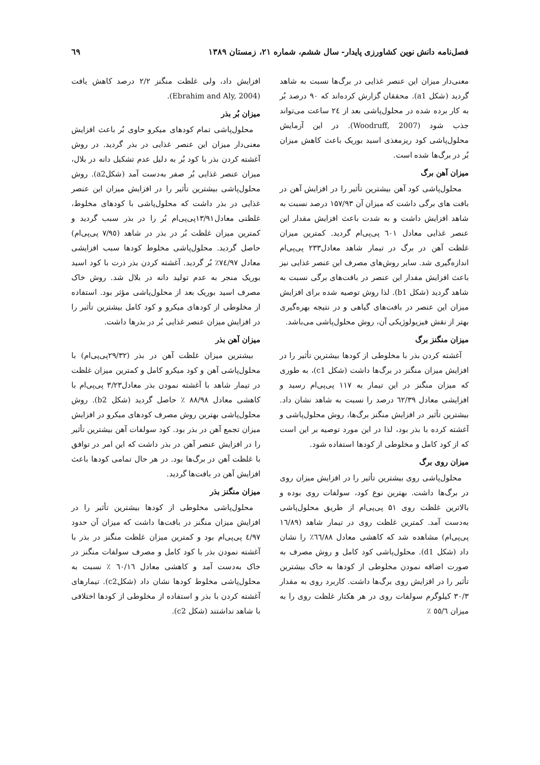فصل‌نامه دانش نوین کشاورزی پایدار- سال ششم، شماره ۲۱، زمستان ۱۳۸۹ ٦٩
معنی‌دار میزان این عنصر غذایی در برگ‌ها نسبت به شاهد گردید (شکل a1). محققان گزارش کرده‌اند که ۹۰ درصد بُر به کار برده شده در محلول‌پاشی بعد از ٢٤ ساعت می‌تواند جذب شود (Woodruff, 2007). در این آزمایش محلول‌پاشی کود ریزمغذی اسید بوریک باعث کاهش میزان بُر در برگ‌ها شده است.
میزان آهن برگ
محلول‌پاشی کود آهن بیشترین تأثیر را در افزایش آهن در بافت های برگی داشت که میزان آن ۱۵۷/۹۳ درصد نسبت به شاهد افزایش داشت و به شدت باعث افزایش مقدار این عنصر غذایی معادل ٦۰۱ پی‌پی‌ام گردید. کمترین میزان غلظت آهن در برگ در تیمار شاهد معادل۲۳۳ پی‌پی‌ام اندازه‌گیری شد. سایر روش‌های مصرف این عنصر غذایی نیز باعث افزایش مقدار این عنصر در بافت‌های برگی نسبت به شاهد گردید (شکل b1). لذا روش توصیه شده برای افزایش میزان این عنصر در بافت‌های گیاهی و در نتیجه بهره‌گیری بهتر از نقش فیزیولوژیکی آن، روش محلول‌پاشی می‌باشد.
میزان منگنز برگ
آغشته کردن بذر با مخلوطی از کودها بیشترین تأثیر را در افزایش میزان منگنز در برگ‌ها داشت (شکل c1)، به طوری که میزان منگنز در این تیمار به ۱۱۷ پی‌پی‌ام رسید و افزایشی معادل ٦۲/۳۹ درصد را نسبت به شاهد نشان داد. بیشترین تأثیر در افزایش منگنز برگ‌ها، روش محلول‌پاشی و آغشته کرده با بذر بود، لذا در این مورد توصیه بر این است که از کود کامل و مخلوطی از کودها استفاده شود.
میزان روی برگ
محلول‌پاشی روی بیشترین تأثیر را در افزایش میزان روی در برگ‌ها داشت. بهترین نوع کود، سولفات روی بوده و بالاترین غلظت روی ۵۱ پی‌پی‌ام از طریق محلول‌پاشی به‌دست آمد. کمترین غلظت روی در تیمار شاهد (١٦/٨٩ پی‌پی‌ام) مشاهده شد که کاهشی معادل ٦٦/٨٨٪ را نشان داد (شکل d1). محلول‌پاشی کود کامل و روش مصرف به صورت اضافه نمودن مخلوطی از کودها به خاک بیشترین تأثیر را در افزایش روی برگ‌ها داشت. کاربرد روی به مقدار ۳۰/۳ کیلوگرم سولفات روی در هر هکتار غلظت روی را به میزان ٥٥/٦ ٪
افزایش داد، ولی غلظت منگنز ۲/۲ درصد کاهش یافت (Ebrahim and Aly, 2004).
میزان بُر بذر
محلول‌پاشی تمام کودهای میکرو حاوی بُر باعث افزایش معنی‌دار میزان این عنصر غذایی در بذر گردید. در روش آغشته کردن بذر با کود بُر به دلیل عدم تشکیل دانه در بلال، میزان عنصر غذایی بُر صفر به‌دست آمد (شکلa2). روش محلول‌پاشی بیشترین تأثیر را در افزایش میزان این عنصر غذایی در بذر داشت که محلول‌پاشی با کودهای مخلوط، غلظتی معادل۱۳/۹۱پی‌پی‌ام بُر را در بذر سبب گردید و کمترین میزان غلظت بُر در بذر در شاهد (٧/٩٥ پی‌پی‌ام) حاصل گردید. محلول‌پاشی مخلوط کودها سبب افزایشی معادل ٧٤/٩٧٪ بُر گردید. آغشته کردن بذر ذرت با کود اسید بوریک منجر به عدم تولید دانه در بلال شد. روش خاک مصرف اسید بوریک بعد از محلول‌پاشی مؤثر بود. استفاده از مخلوطی از کودهای میکرو و کود کامل بیشترین تأثیر را در افزایش میزان عنصر غذایی بُر در بذرها داشت.
میزان آهن بذر
بیشترین میزان غلظت آهن در بذر (۲۹/۳۲پی‌پی‌ام) با محلول‌پاشی آهن و کود میکرو کامل و کمترین میزان غلظت در تیمار شاهد با آغشته نمودن بذر معادل۳/۲۳ پی‌پی‌ام با کاهشی معادل ٨٨/٩٨ ٪ حاصل گردید (شکل b2). روش محلول‌پاشی بهترین روش مصرف کودهای میکرو در افزایش میزان تجمع آهن در بذر بود. کود سولفات آهن بیشترین تأثیر را در افزایش عنصر آهن در بذر داشت که این امر در توافق با غلظت آهن در برگ‌ها بود. در هر حال تمامی کودها باعث افزایش آهن در بافت‌ها گردید.
میزان منگنز بذر
محلول‌پاشی مخلوطی از کودها بیشترین تأثیر را در افزایش میزان منگنز در بافت‌ها داشت که میزان آن حدود ٤/٩٧ پی‌پی‌ام بود و کمترین میزان غلظت منگنز در بذر با آغشته نمودن بذر با کود کامل و مصرف سولفات منگنز در خاک به‌دست آمد و کاهشی معادل ٦۰/١٦ ٪ نسبت به محلول‌پاشی مخلوط کودها نشان داد (شکلc2). تیمارهای آغشته کردن با بذر و استفاده از مخلوطی از کودها اختلافی با شاهد نداشتند (شکل c2).